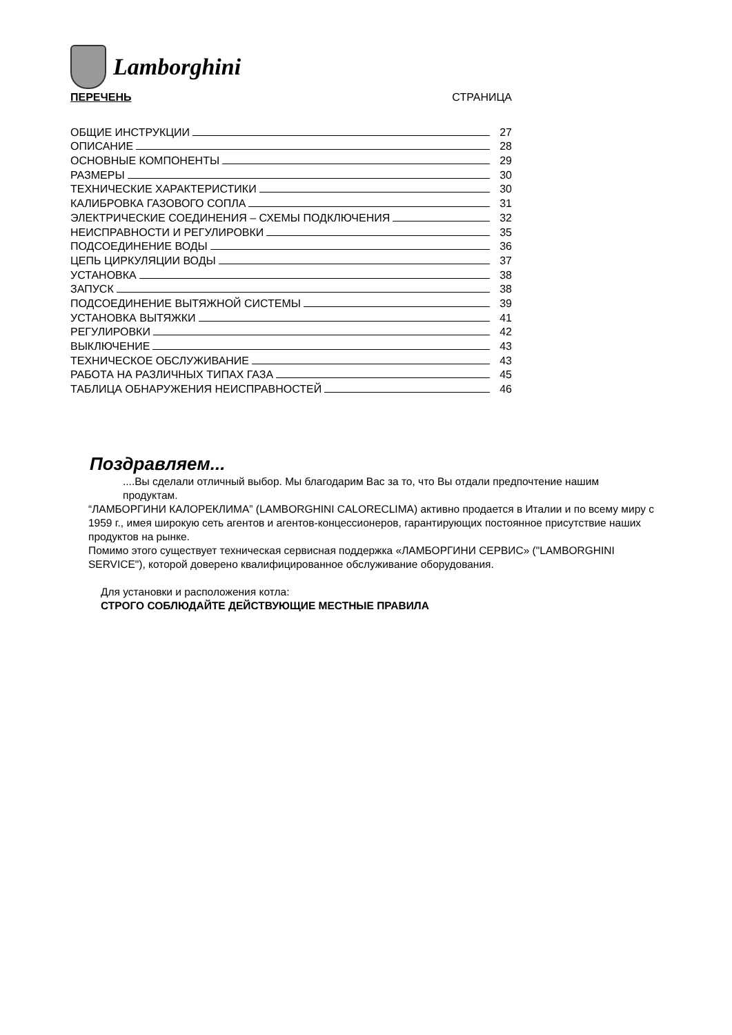Lamborghini
ПЕРЕЧЕНЬ СТРАНИЦА
ОБЩИЕ ИНСТРУКЦИИ 27
ОПИСАНИЕ 28
ОСНОВНЫЕ КОМПОНЕНТЫ 29
РАЗМЕРЫ 30
ТЕХНИЧЕСКИЕ ХАРАКТЕРИСТИКИ 30
КАЛИБРОВКА ГАЗОВОГО СОПЛА 31
ЭЛЕКТРИЧЕСКИЕ СОЕДИНЕНИЯ – СХЕМЫ ПОДКЛЮЧЕНИЯ 32
НЕИСПРАВНОСТИ И РЕГУЛИРОВКИ 35
ПОДСОЕДИНЕНИЕ ВОДЫ 36
ЦЕПЬ ЦИРКУЛЯЦИИ ВОДЫ 37
УСТАНОВКА 38
ЗАПУСК 38
ПОДСОЕДИНЕНИЕ ВЫТЯЖНОЙ СИСТЕМЫ 39
УСТАНОВКА ВЫТЯЖКИ 41
РЕГУЛИРОВКИ 42
ВЫКЛЮЧЕНИЕ 43
ТЕХНИЧЕСКОЕ ОБСЛУЖИВАНИЕ 43
РАБОТА НА РАЗЛИЧНЫХ ТИПАХ ГАЗА 45
ТАБЛИЦА ОБНАРУЖЕНИЯ НЕИСПРАВНОСТЕЙ 46
Поздравляем...
....Вы сделали отличный выбор. Мы благодарим Вас за то, что Вы отдали предпочтение нашим продуктам.
“ЛАМБОРГИНИ КАЛОРЕКЛИМА” (LAMBORGHINI CALORECLIMA) активно продается в Италии и по всему миру с 1959 г., имея широкую сеть агентов и агентов-концессионеров, гарантирующих постоянное присутствие наших продуктов на рынке.
Помимо этого существует техническая сервисная поддержка «ЛАМБОРГИНИ СЕРВИС» ("LAMBORGHINI SERVICE"), которой доверено квалифицированное обслуживание оборудования.
Для установки и расположения котла:
СТРОГО СОБЛЮДАЙТЕ ДЕЙСТВУЮЩИЕ МЕСТНЫЕ ПРАВИЛА